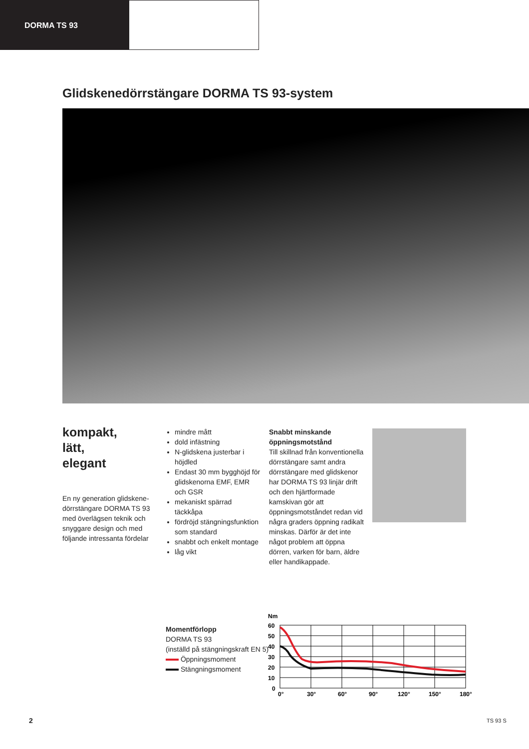DORMA TS 93
Glidskenedörrstängare DORMA TS 93-system
kompakt,
lätt,
elegant
En ny generation glidskene­dörrstängare DORMA TS 93 med överlägsen teknik och snyggare design och med följande intressanta fördelar
mindre mått
dold infästning
N-glidskena justerbar i höjdled
Endast 30 mm bygghöjd för glidskenorna EMF, EMR och GSR
mekaniskt spärrad täckkåpa
fördröjd stängnings­funktion som standard
snabbt och enkelt montage
låg vikt
Snabbt minskande öppningsmotstånd
Till skillnad från konventio­nella dörrstängare samt andra dörrstängare med glid­skenor har DORMA TS 93 linjär drift och den hjärt­formade kamskivan gör att öppningsmotståndet redan vid några graders öppning radikalt minskas. Därför är det inte något problem att öppna dörren, varken för barn, äldre eller handikappade.
Momentförlopp
DORMA TS 93
(inställd på stängningskraft EN 5)
Öppningsmoment
Stängningsmoment
Nm
60
50
40
30
20
10
0
0°
30°
60°
90°
120°
150°
180°
2 TS 93 S